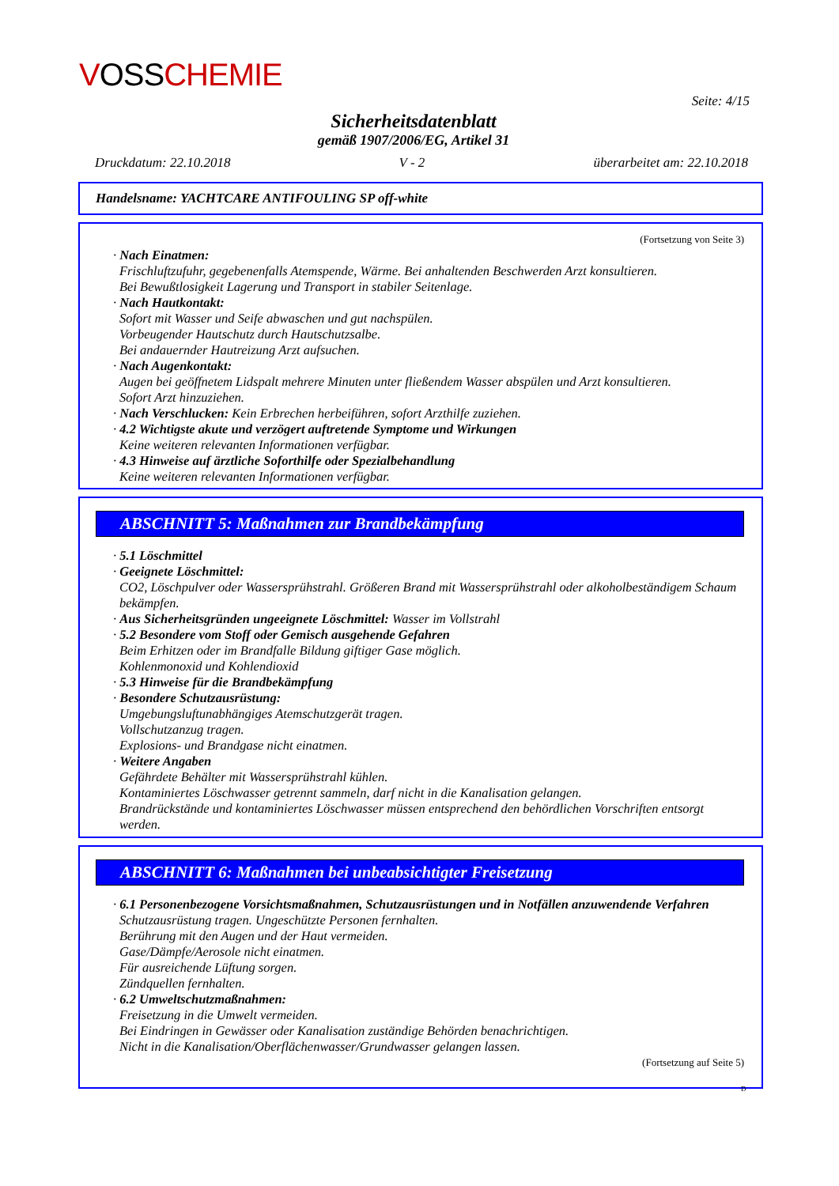VOSSCHEMIE
Seite: 4/15
Sicherheitsdatenblatt
gemäß 1907/2006/EG, Artikel 31
Druckdatum: 22.10.2018 V - 2 überarbeitet am: 22.10.2018
Handelsname: YACHTCARE ANTIFOULING SP off-white
(Fortsetzung von Seite 3)
· Nach Einatmen:
Frischluftzufuhr, gegebenenfalls Atemspende, Wärme. Bei anhaltenden Beschwerden Arzt konsultieren.
Bei Bewußtlosigkeit Lagerung und Transport in stabiler Seitenlage.
· Nach Hautkontakt:
Sofort mit Wasser und Seife abwaschen und gut nachspülen.
Vorbeugender Hautschutz durch Hautschutzsalbe.
Bei andauernder Hautreizung Arzt aufsuchen.
· Nach Augenkontakt:
Augen bei geöffnetem Lidspalt mehrere Minuten unter fließendem Wasser abspülen und Arzt konsultieren.
Sofort Arzt hinzuziehen.
· Nach Verschlucken: Kein Erbrechen herbeiführen, sofort Arzthilfe zuziehen.
· 4.2 Wichtigste akute und verzögert auftretende Symptome und Wirkungen
Keine weiteren relevanten Informationen verfügbar.
· 4.3 Hinweise auf ärztliche Soforthilfe oder Spezialbehandlung
Keine weiteren relevanten Informationen verfügbar.
ABSCHNITT 5: Maßnahmen zur Brandbekämpfung
· 5.1 Löschmittel
· Geeignete Löschmittel:
CO2, Löschpulver oder Wassersprühstrahl. Größeren Brand mit Wassersprühstrahl oder alkoholbeständigem Schaum bekämpfen.
· Aus Sicherheitsgründen ungeeignete Löschmittel: Wasser im Vollstrahl
· 5.2 Besondere vom Stoff oder Gemisch ausgehende Gefahren
Beim Erhitzen oder im Brandfalle Bildung giftiger Gase möglich.
Kohlenmonoxid und Kohlendioxid
· 5.3 Hinweise für die Brandbekämpfung
· Besondere Schutzausrüstung:
Umgebungsluftunabhängiges Atemschutzgerät tragen.
Vollschutzanzug tragen.
Explosions- und Brandgase nicht einatmen.
· Weitere Angaben
Gefährdete Behälter mit Wassersprühstrahl kühlen.
Kontaminiertes Löschwasser getrennt sammeln, darf nicht in die Kanalisation gelangen.
Brandrückstände und kontaminiertes Löschwasser müssen entsprechend den behördlichen Vorschriften entsorgt werden.
ABSCHNITT 6: Maßnahmen bei unbeabsichtigter Freisetzung
· 6.1 Personenbezogene Vorsichtsmaßnahmen, Schutzausrüstungen und in Notfällen anzuwendende Verfahren
Schutzausrüstung tragen. Ungeschützte Personen fernhalten.
Berührung mit den Augen und der Haut vermeiden.
Gase/Dämpfe/Aerosole nicht einatmen.
Für ausreichende Lüftung sorgen.
Zündquellen fernhalten.
· 6.2 Umweltschutzmaßnahmen:
Freisetzung in die Umwelt vermeiden.
Bei Eindringen in Gewässer oder Kanalisation zuständige Behörden benachrichtigen.
Nicht in die Kanalisation/Oberflächenwasser/Grundwasser gelangen lassen.
(Fortsetzung auf Seite 5)
D